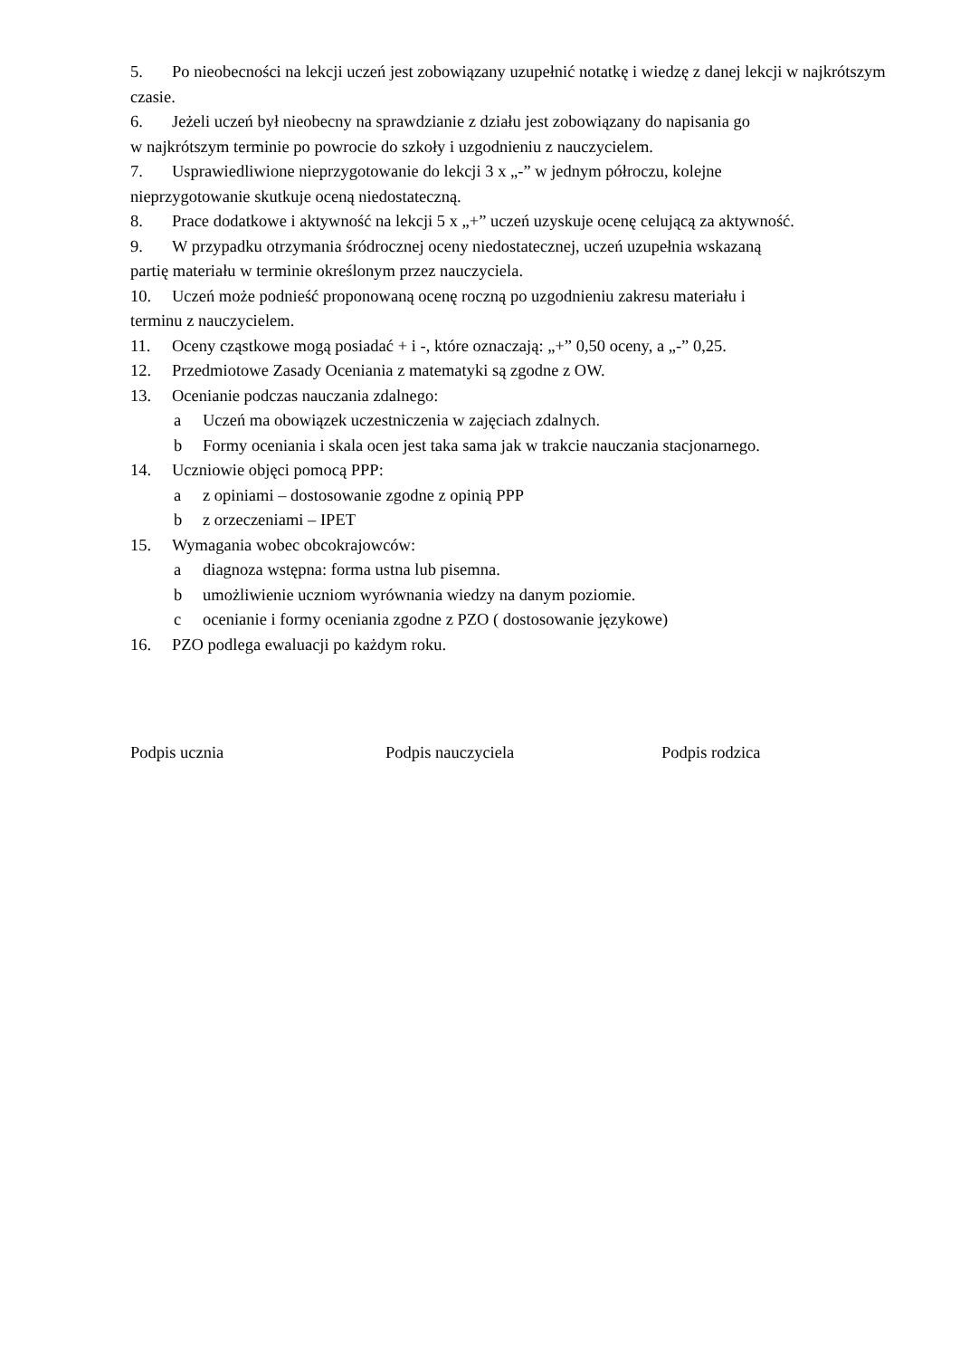5. Po nieobecności na lekcji uczeń jest zobowiązany uzupełnić notatkę i wiedzę z danej lekcji w najkrótszym czasie.
6. Jeżeli uczeń był nieobecny na sprawdzianie z działu jest zobowiązany do napisania go
w najkrótszym terminie po powrocie do szkoły i uzgodnieniu z nauczycielem.
7. Usprawiedliwione nieprzygotowanie do lekcji 3 x „-” w jednym półroczu, kolejne
nieprzygotowanie skutkuje oceną niedostateczną.
8. Prace dodatkowe i aktywność na lekcji 5 x „+” uczeń uzyskuje ocenę celującą za aktywność.
9. W przypadku otrzymania śródrocznej oceny niedostatecznej, uczeń uzupełnia wskazaną
partię materiału w terminie określonym przez nauczyciela.
10. Uczeń może podnieść proponowaną ocenę roczną po uzgodnieniu zakresu materiału i
terminu z nauczycielem.
11. Oceny cząstkowe mogą posiadać + i -, które oznaczają: „+” 0,50 oceny, a „-” 0,25.
12. Przedmiotowe Zasady Oceniania z matematyki są zgodne z OW.
13. Ocenianie podczas nauczania zdalnego:
a Uczeń ma obowiązek uczestniczenia w zajęciach zdalnych.
b Formy oceniania i skala ocen jest taka sama jak w trakcie nauczania stacjonarnego.
14. Uczniowie objęci pomocą PPP:
a z opiniami – dostosowanie zgodne z opinią PPP
b z orzeczeniami – IPET
15. Wymagania wobec obcokrajowców:
a diagnoza wstępna: forma ustna lub pisemna.
b umożliwienie uczniom wyrównania wiedzy na danym poziomie.
c ocenianie i formy oceniania zgodne z PZO ( dostosowanie językowe)
16. PZO podlega ewaluacji po każdym roku.
Podpis ucznia Podpis nauczyciela Podpis rodzica